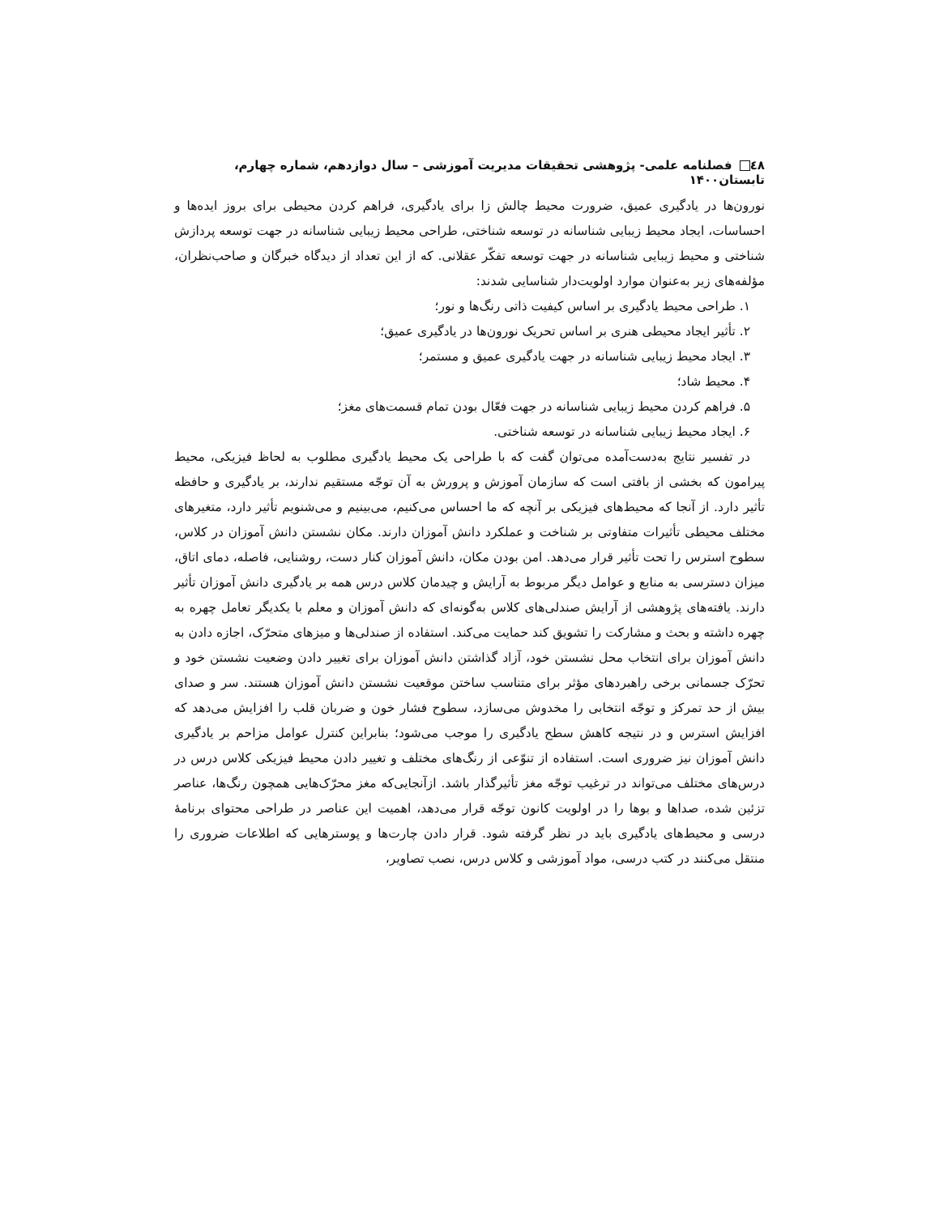٤٨ فصلنامه علمی- پژوهشی تحقیقات مدیریت آموزشی – سال دوازدهم، شماره چهارم، تابستان۱۴۰۰
نورون‌ها در یادگیری عمیق، ضرورت محیط چالش زا برای یادگیری، فراهم کردن محیطی برای بروز ایده‌ها و احساسات، ایجاد محیط زیبایی شناسانه در توسعه شناختی، طراحی محیط زیبایی شناسانه در جهت توسعه پردازش شناختی و محیط زیبایی شناسانه در جهت توسعه تفکّر عقلانی. که از این تعداد از دیدگاه خبرگان و صاحب‌نظران، مؤلفه‌های زیر به‌عنوان موارد اولویت‌دار شناسایی شدند:
۱. طراحی محیط یادگیری بر اساس کیفیت ذاتی رنگ‌ها و نور؛
۲. تأثیر ایجاد محیطی هنری بر اساس تحریک نورون‌ها در یادگیری عمیق؛
۳. ایجاد محیط زیبایی شناسانه در جهت یادگیری عمیق و مستمر؛
۴. محیط شاد؛
۵. فراهم کردن محیط زیبایی شناسانه در جهت فعّال بودن تمام قسمت‌های مغز؛
۶. ایجاد محیط زیبایی شناسانه در توسعه شناختی.
در تفسیر نتایج به‌دست‌آمده می‌توان گفت که با طراحی یک محیط یادگیری مطلوب به لحاظ فیزیکی، محیط پیرامون که بخشی از بافتی است که سازمان آموزش و پرورش به آن توجّه مستقیم ندارند، بر یادگیری و حافظه تأثیر دارد. از آنجا که محیط‌های فیزیکی بر آنچه که ما احساس می‌کنیم، می‌بینیم و می‌شنویم تأثیر دارد، متغیرهای مختلف محیطی تأثیرات متفاوتی بر شناخت و عملکرد دانش آموزان دارند. مکان نشستن دانش آموزان در کلاس، سطوح استرس را تحت تأثیر قرار می‌دهد. امن بودن مکان، دانش آموزان کنار دست، روشنایی، فاصله، دمای اتاق، میزان دسترسی به منابع و عوامل دیگر مربوط به آرایش و چیدمان کلاس درس همه بر یادگیری دانش آموزان تأثیر دارند. یافته‌های پژوهشی از آرایش صندلی‌های کلاس به‌گونه‌ای که دانش آموزان و معلم با یکدیگر تعامل چهره به چهره داشته و بحث و مشارکت را تشویق کند حمایت می‌کند. استفاده از صندلی‌ها و میزهای متحرّک، اجازه دادن به دانش آموزان برای انتخاب محل نشستن خود، آزاد گذاشتن دانش آموزان برای تغییر دادن وضعیت نشستن خود و تحرّک جسمانی برخی راهبردهای مؤثر برای متناسب ساختن موقعیت نشستن دانش آموزان هستند. سر و صدای بیش از حد تمرکز و توجّه انتخابی را مخدوش می‌سازد، سطوح فشار خون و ضربان قلب را افزایش می‌دهد که افزایش استرس و در نتیجه کاهش سطح یادگیری را موجب می‌شود؛ بنابراین کنترل عوامل مزاحم بر یادگیری دانش آموزان نیز ضروری است. استفاده از تنوّعی از رنگ‌های مختلف و تغییر دادن محیط فیزیکی کلاس درس در درس‌های مختلف می‌تواند در ترغیب توجّه مغز تأثیرگذار باشد. ازآنجایی‌که مغز محرّک‌هایی همچون رنگ‌ها، عناصر تزئین شده، صداها و بوها را در اولویت کانون توجّه قرار می‌دهد، اهمیت این عناصر در طراحی محتوای برنامهٔ درسی و محیط‌های یادگیری باید در نظر گرفته شود. قرار دادن چارت‌ها و پوسترهایی که اطلاعات ضروری را منتقل می‌کنند در کتب درسی، مواد آموزشی و کلاس درس، نصب تصاویر،